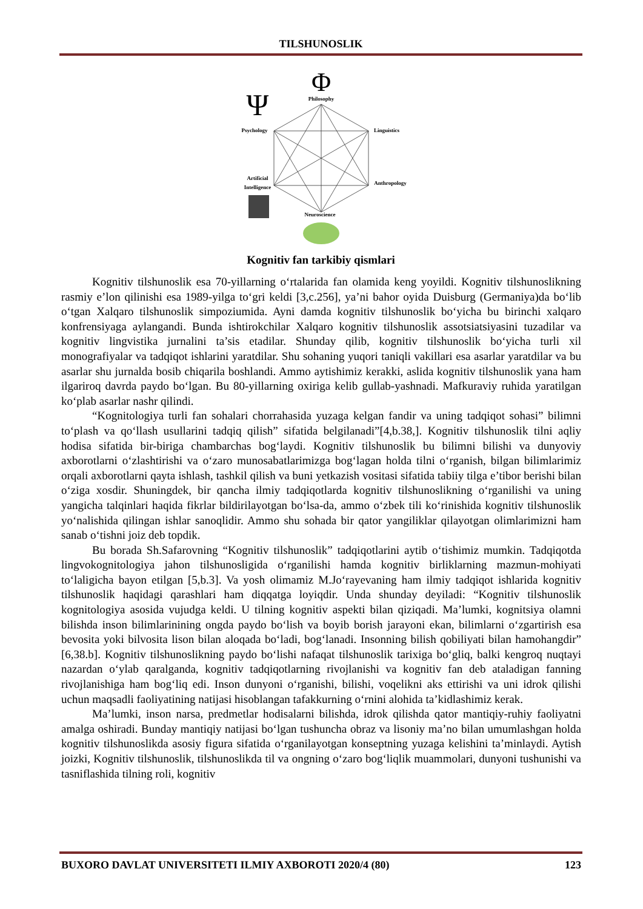TILSHUNOSLIK
Φ
Philosophy
Ψ
Psychology
Linguistics
Artificial
Intelligence
Anthropology
Neuroscience
Kognitiv fan tarkibiy qismlari
Kognitiv tilshunoslik esa 70-yillarning o‘rtalarida fan olamida keng yoyildi. Kognitiv tilshunoslikning rasmiy e’lon qilinishi esa 1989-yilga to‘gri keldi [3,c.256], ya’ni bahor oyida Duisburg (Germaniya)da bo‘lib o‘tgan Xalqaro tilshunoslik simpoziumida. Ayni damda kognitiv tilshunoslik bo‘yicha bu birinchi xalqaro konfrensiyaga aylangandi. Bunda ishtirokchilar Xalqaro kognitiv tilshunoslik assotsiatsiyasini tuzadilar va kognitiv lingvistika jurnalini ta’sis etadilar. Shunday qilib, kognitiv tilshunoslik bo‘yicha turli xil monografiyalar va tadqiqot ishlarini yaratdilar. Shu sohaning yuqori taniqli vakillari esa asarlar yaratdilar va bu asarlar shu jurnalda bosib chiqarila boshlandi. Ammo aytishimiz kerakki, aslida kognitiv tilshunoslik yana ham ilgariroq davrda paydo bo‘lgan. Bu 80-yillarning oxiriga kelib gullab-yashnadi. Mafkuraviy ruhida yaratilgan ko‘plab asarlar nashr qilindi.
“Kognitologiya turli fan sohalari chorrahasida yuzaga kelgan fandir va uning tadqiqot sohasi” bilimni to‘plash va qo‘llash usullarini tadqiq qilish” sifatida belgilanadi”[4,b.38,]. Kognitiv tilshunoslik tilni aqliy hodisa sifatida bir-biriga chambarchas bog‘laydi. Kognitiv tilshunoslik bu bilimni bilishi va dunyoviy axborotlarni o‘zlashtirishi va o‘zaro munosabatlarimizga bog‘lagan holda tilni o‘rganish, bilgan bilimlarimiz orqali axborotlarni qayta ishlash, tashkil qilish va buni yetkazish vositasi sifatida tabiiy tilga e’tibor berishi bilan o‘ziga xosdir. Shuningdek, bir qancha ilmiy tadqiqotlarda kognitiv tilshunoslikning o‘rganilishi va uning yangicha talqinlari haqida fikrlar bildirilayotgan bo‘lsa-da, ammo o‘zbek tili ko‘rinishida kognitiv tilshunoslik yo‘nalishida qilingan ishlar sanoqlidir. Ammo shu sohada bir qator yangiliklar qilayotgan olimlarimizni ham sanab o‘tishni joiz deb topdik.
Bu borada Sh.Safarovning “Kognitiv tilshunoslik” tadqiqotlarini aytib o‘tishimiz mumkin. Tadqiqotda lingvokognitologiya jahon tilshunosligida o‘rganilishi hamda kognitiv birliklarning mazmun-mohiyati to‘laligicha bayon etilgan [5,b.3]. Va yosh olimamiz M.Jo‘rayevaning ham ilmiy tadqiqot ishlarida kognitiv tilshunoslik haqidagi qarashlari ham diqqatga loyiqdir. Unda shunday deyiladi: “Kognitiv tilshunoslik kognitologiya asosida vujudga keldi. U tilning kognitiv aspekti bilan qiziqadi. Ma’lumki, kognitsiya olamni bilishda inson bilimlarinining ongda paydo bo‘lish va boyib borish jarayoni ekan, bilimlarni o‘zgartirish esa bevosita yoki bilvosita lison bilan aloqada bo‘ladi, bog‘lanadi. Insonning bilish qobiliyati bilan hamohangdir” [6,38.b]. Kognitiv tilshunoslikning paydo bo‘lishi nafaqat tilshunoslik tarixiga bo‘gliq, balki kengroq nuqtayi nazardan o‘ylab qaralganda, kognitiv tadqiqotlarning rivojlanishi va kognitiv fan deb ataladigan fanning rivojlanishiga ham bog‘liq edi. Inson dunyoni o‘rganishi, bilishi, voqelikni aks ettirishi va uni idrok qilishi uchun maqsadli faoliyatining natijasi hisoblangan tafakkurning o‘rnini alohida ta’kidlashimiz kerak.
Ma’lumki, inson narsa, predmetlar hodisalarni bilishda, idrok qilishda qator mantiqiy-ruhiy faoliyatni amalga oshiradi. Bunday mantiqiy natijasi bo‘lgan tushuncha obraz va lisoniy ma’no bilan umumlashgan holda kognitiv tilshunoslikda asosiy figura sifatida o‘rganilayotgan konseptning yuzaga kelishini ta’minlaydi. Aytish joizki, Kognitiv tilshunoslik, tilshunoslikda til va ongning o‘zaro bog‘liqlik muammolari, dunyoni tushunishi va tasniflashida tilning roli, kognitiv
BUXORO DAVLAT UNIVERSITETI ILMIY AXBOROTI 2020/4 (80) 123